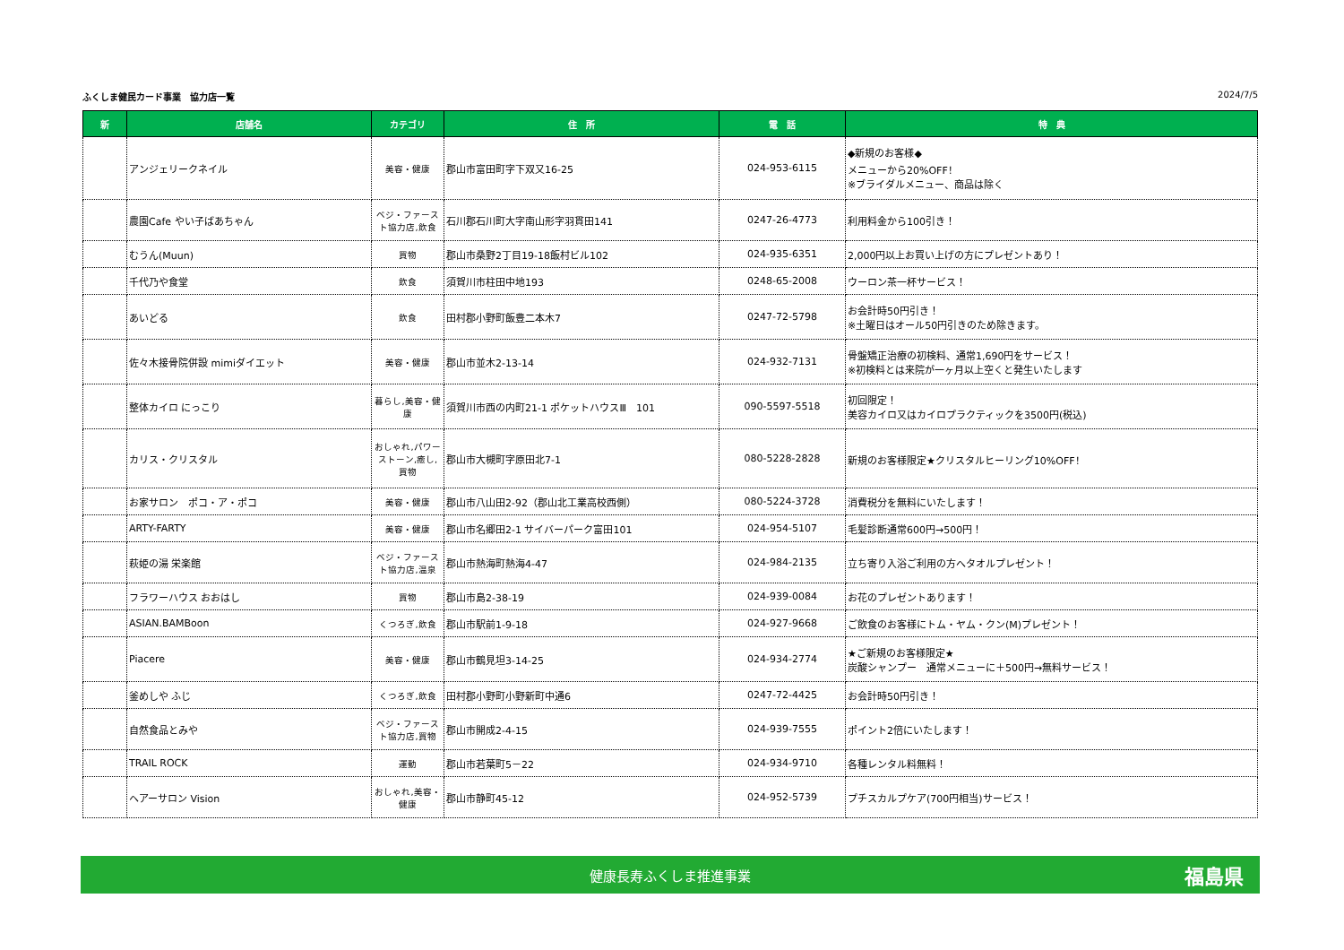ふくしま健民カード事業　協力店一覧 2024/7/5
| 新 | 店舗名 | カテゴリ | 住 所 | 電 話 | 特 典 |
| --- | --- | --- | --- | --- | --- |
| | アンジェリークネイル | 美容・健康 | 郡山市富田町字下双又16-25 | 024-953-6115 | ◆新規のお客様◆ メニューから20%OFF！ ※ブライダルメニュー、商品は除く |
| | 農園Cafe やい子ばあちゃん | ベジ・ファースト協力店,飲食 | 石川郡石川町大字南山形字羽貫田141 | 0247-26-4773 | 利用料金から100引き！ |
| | むうん(Muun) | 買物 | 郡山市桑野2丁目19-18飯村ビル102 | 024-935-6351 | 2,000円以上お買い上げの方にプレゼントあり！ |
| | 千代乃や食堂 | 飲食 | 須賀川市柱田中地193 | 0248-65-2008 | ウーロン茶一杯サービス！ |
| | あいどる | 飲食 | 田村郡小野町飯豊二本木7 | 0247-72-5798 | お会計時50円引き！ ※土曜日はオール50円引きのため除きます。 |
| | 佐々木接骨院併設 mimiダイエット | 美容・健康 | 郡山市並木2-13-14 | 024-932-7131 | 骨盤矯正治療の初検料、通常1,690円をサービス！ ※初検料とは来院が一ヶ月以上空くと発生いたします |
| | 整体カイロ にっこり | 暮らし,美容・健康 | 須賀川市西の内町21-1 ポケットハウスⅢ 101 | 090-5597-5518 | 初回限定！ 美容カイロ又はカイロプラクティックを3500円(税込) |
| | カリス・クリスタル | おしゃれ,パワーストーン,癒し,買物 | 郡山市大槻町字原田北7-1 | 080-5228-2828 | 新規のお客様限定★クリスタルヒーリング10%OFF！ |
| | お家サロン ポコ・ア・ポコ | 美容・健康 | 郡山市八山田2-92（郡山北工業高校西側） | 080-5224-3728 | 消費税分を無料にいたします！ |
| | ARTY-FARTY | 美容・健康 | 郡山市名郷田2-1 サイバーパーク富田101 | 024-954-5107 | 毛髪診断通常600円→500円！ |
| | 萩姫の湯 栄楽館 | ベジ・ファースト協力店,温泉 | 郡山市熱海町熱海4-47 | 024-984-2135 | 立ち寄り入浴ご利用の方へタオルプレゼント！ |
| | フラワーハウス おおはし | 買物 | 郡山市島2-38-19 | 024-939-0084 | お花のプレゼントあります！ |
| | ASIAN.BAMBoon | くつろぎ,飲食 | 郡山市駅前1-9-18 | 024-927-9668 | ご飲食のお客様にトム・ヤム・クン(M)プレゼント！ |
| | Piacere | 美容・健康 | 郡山市鶴見坦3-14-25 | 024-934-2774 | ★ご新規のお客様限定★ 炭酸シャンプー 通常メニューに＋500円→無料サービス！ |
| | 釜めしや ふじ | くつろぎ,飲食 | 田村郡小野町小野新町中通6 | 0247-72-4425 | お会計時50円引き！ |
| | 自然食品とみや | ベジ・ファースト協力店,買物 | 郡山市開成2-4-15 | 024-939-7555 | ポイント2倍にいたします！ |
| | TRAIL ROCK | 運動 | 郡山市若葉町5－22 | 024-934-9710 | 各種レンタル料無料！ |
| | ヘアーサロン Vision | おしゃれ,美容・健康 | 郡山市静町45-12 | 024-952-5739 | プチスカルプケア(700円相当)サービス！ |
健康長寿ふくしま推進事業 福島県